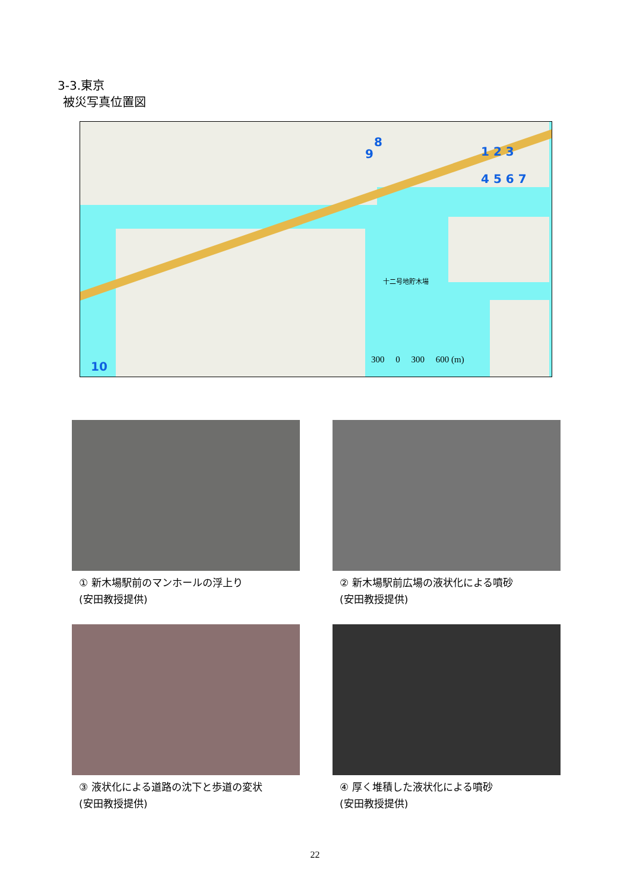3-3.東京
被災写真位置図
8
9 1 2 3
4 5 6 7
10
十二号地貯木場
300 0 300 600 (m)
① 新木場駅前のマンホールの浮上り
(安田教授提供)
② 新木場駅前広場の液状化による噴砂
(安田教授提供)
③ 液状化による道路の沈下と歩道の変状
(安田教授提供)
④ 厚く堆積した液状化による噴砂
(安田教授提供)
22